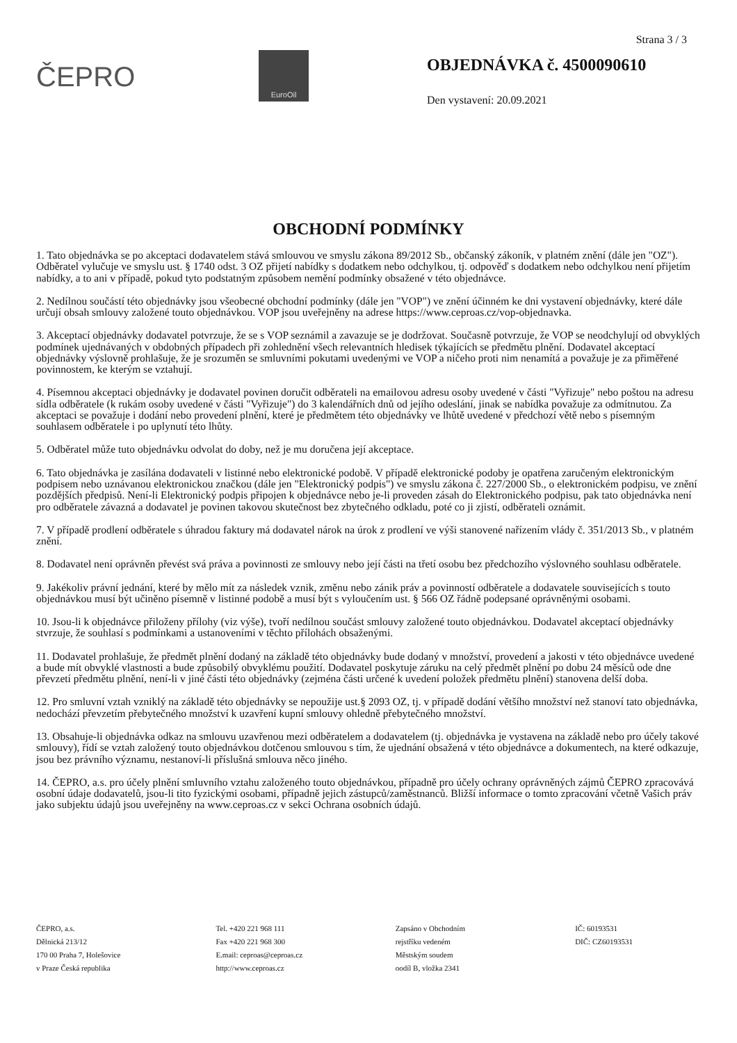Strana 3 / 3
ČEPRO
EuroOil
OBJEDNÁVKA č. 4500090610
Den vystavení: 20.09.2021
OBCHODNÍ PODMÍNKY
1. Tato objednávka se po akceptaci dodavatelem stává smlouvou ve smyslu zákona 89/2012 Sb., občanský zákoník, v platném znění (dále jen "OZ"). Odběratel vylučuje ve smyslu ust. § 1740 odst. 3 OZ přijetí nabídky s dodatkem nebo odchylkou, tj. odpověď s dodatkem nebo odchylkou není přijetím nabídky, a to ani v případě, pokud tyto podstatným způsobem nemění podmínky obsažené v této objednávce.
2. Nedílnou součástí této objednávky jsou všeobecné obchodní podmínky (dále jen "VOP") ve znění účinném ke dni vystavení objednávky, které dále určují obsah smlouvy založené touto objednávkou. VOP jsou uveřejněny na adrese https://www.ceproas.cz/vop-objednavka.
3. Akceptací objednávky dodavatel potvrzuje, že se s VOP seznámil a zavazuje se je dodržovat. Současně potvrzuje, že VOP se neodchylují od obvyklých podmínek ujednávaných v obdobných případech při zohlednění všech relevantních hledisek týkajících se předmětu plnění. Dodavatel akceptací objednávky výslovně prohlašuje, že je srozuměn se smluvními pokutami uvedenými ve VOP a ničeho proti nim nenamítá a považuje je za přiměřené povinnostem, ke kterým se vztahují.
4. Písemnou akceptaci objednávky je dodavatel povinen doručit odběrateli na emailovou adresu osoby uvedené v části "Vyřizuje" nebo poštou na adresu sídla odběratele (k rukám osoby uvedené v části "Vyřizuje") do 3 kalendářních dnů od jejího odeslání, jinak se nabídka považuje za odmítnutou. Za akceptaci se považuje i dodání nebo provedení plnění, které je předmětem této objednávky ve lhůtě uvedené v předchozí větě nebo s písemným souhlasem odběratele i po uplynutí této lhůty.
5. Odběratel může tuto objednávku odvolat do doby, než je mu doručena její akceptace.
6. Tato objednávka je zasílána dodavateli v listinné nebo elektronické podobě. V případě elektronické podoby je opatřena zaručeným elektronickým podpisem nebo uznávanou elektronickou značkou (dále jen "Elektronický podpis") ve smyslu zákona č. 227/2000 Sb., o elektronickém podpisu, ve znění pozdějších předpisů. Není-li Elektronický podpis připojen k objednávce nebo je-li proveden zásah do Elektronického podpisu, pak tato objednávka není pro odběratele závazná a dodavatel je povinen takovou skutečnost bez zbytečného odkladu, poté co ji zjistí, odběrateli oznámit.
7. V případě prodlení odběratele s úhradou faktury má dodavatel nárok na úrok z prodlení ve výši stanovené nařízením vlády č. 351/2013 Sb., v platném znění.
8. Dodavatel není oprávněn převést svá práva a povinnosti ze smlouvy nebo její části na třetí osobu bez předchozího výslovného souhlasu odběratele.
9. Jakékoliv právní jednání, které by mělo mít za následek vznik, změnu nebo zánik práv a povinností odběratele a dodavatele souvisejících s touto objednávkou musí být učiněno písemně v listinné podobě a musí být s vyloučením ust. § 566 OZ řádně podepsané oprávněnými osobami.
10. Jsou-li k objednávce přiloženy přílohy (viz výše), tvoří nedílnou součást smlouvy založené touto objednávkou. Dodavatel akceptací objednávky stvrzuje, že souhlasí s podmínkami a ustanoveními v těchto přílohách obsaženými.
11. Dodavatel prohlašuje, že předmět plnění dodaný na základě této objednávky bude dodaný v množství, provedení a jakosti v této objednávce uvedené a bude mít obvyklé vlastnosti a bude způsobilý obvyklému použití. Dodavatel poskytuje záruku na celý předmět plnění po dobu 24 měsíců ode dne převzetí předmětu plnění, není-li v jiné části této objednávky (zejména části určené k uvedení položek předmětu plnění) stanovena delší doba.
12. Pro smluvní vztah vzniklý na základě této objednávky se nepoužije ust.§ 2093 OZ, tj. v případě dodání většího množství než stanoví tato objednávka, nedochází převzetím přebytečného množství k uzavření kupní smlouvy ohledně přebytečného množství.
13. Obsahuje-li objednávka odkaz na smlouvu uzavřenou mezi odběratelem a dodavatelem (tj. objednávka je vystavena na základě nebo pro účely takové smlouvy), řídí se vztah založený touto objednávkou dotčenou smlouvou s tím, že ujednání obsažená v této objednávce a dokumentech, na které odkazuje, jsou bez právního významu, nestanoví-li příslušná smlouva něco jiného.
14. ČEPRO, a.s. pro účely plnění smluvního vztahu založeného touto objednávkou, případně pro účely ochrany oprávněných zájmů ČEPRO zpracovává osobní údaje dodavatelů, jsou-li tito fyzickými osobami, případně jejich zástupců/zaměstnanců. Bližší informace o tomto zpracování včetně Vašich práv jako subjektu údajů jsou uveřejněny na www.ceproas.cz v sekci Ochrana osobních údajů.
ČEPRO, a.s.
Dělnická 213/12
170 00 Praha 7, Holešovice
v Praze Česká republika
Tel. +420 221 968 111
Fax +420 221 968 300
E.mail: ceproas@ceproas.cz
http://www.ceproas.cz
Zapsáno v Obchodním
rejstříku vedeném
Městským soudem
oodíl B, vložka 2341
IČ: 60193531
DIČ: CZ60193531